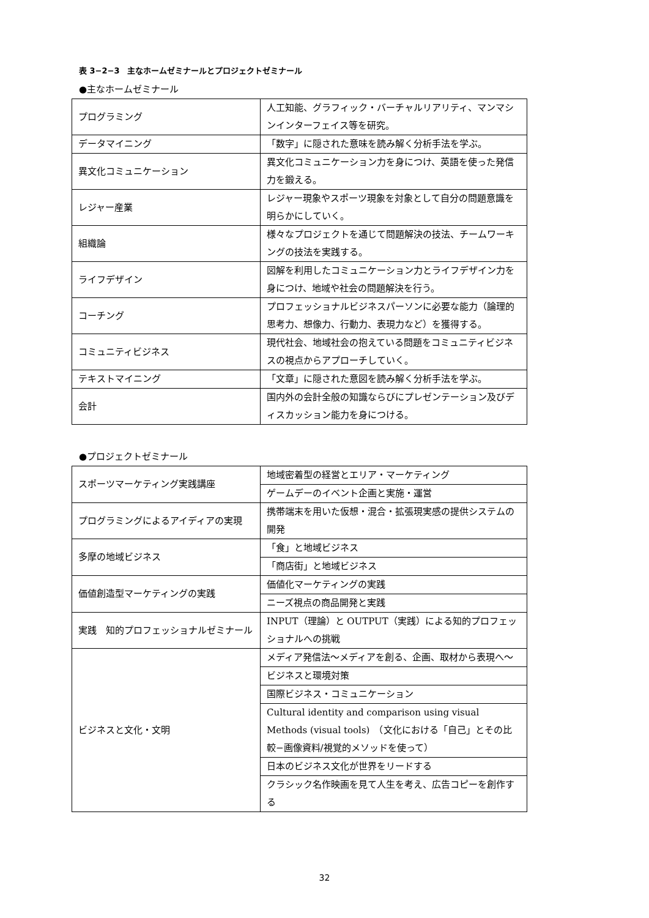表 3−2−3　主なホームゼミナールとプロジェクトゼミナール
●主なホームゼミナール
| プログラミング | 人工知能、グラフィック・バーチャルリアリティ、マンマシンインターフェイス等を研究。 |
| データマイニング | 「数字」に隠された意味を読み解く分析手法を学ぶ。 |
| 異文化コミュニケーション | 異文化コミュニケーション力を身につけ、英語を使った発信力を鍛える。 |
| レジャー産業 | レジャー現象やスポーツ現象を対象として自分の問題意識を明らかにしていく。 |
| 組織論 | 様々なプロジェクトを通じて問題解決の技法、チームワーキングの技法を実践する。 |
| ライフデザイン | 図解を利用したコミュニケーション力とライフデザイン力を身につけ、地域や社会の問題解決を行う。 |
| コーチング | プロフェッショナルビジネスパーソンに必要な能力（論理的思考力、想像力、行動力、表現力など）を獲得する。 |
| コミュニティビジネス | 現代社会、地域社会の抱えている問題をコミュニティビジネスの視点からアプローチしていく。 |
| テキストマイニング | 「文章」に隠された意図を読み解く分析手法を学ぶ。 |
| 会計 | 国内外の会計全般の知識ならびにプレゼンテーション及びディスカッション能力を身につける。 |
●プロジェクトゼミナール
| スポーツマーケティング実践講座 | 地域密着型の経営とエリア・マーケティング |
| | ゲームデーのイベント企画と実施・運営 |
| プログラミングによるアイディアの実現 | 携帯端末を用いた仮想・混合・拡張現実感の提供システムの開発 |
| 多摩の地域ビジネス | 「食」と地域ビジネス |
| | 「商店街」と地域ビジネス |
| 価値創造型マーケティングの実践 | 価値化マーケティングの実践 |
| | ニーズ視点の商品開発と実践 |
| 実践 知的プロフェッショナルゼミナール | INPUT（理論）と OUTPUT（実践）による知的プロフェッショナルへの挑戦 |
| ビジネスと文化・文明 | メディア発信法〜メディアを創る、企画、取材から表現へ〜 |
| | ビジネスと環境対策 |
| | 国際ビジネス・コミュニケーション |
| | Cultural identity and comparison using visual Methods (visual tools) （文化における「自己」とその比較−画像資料/視覚的メソッドを使って） |
| | 日本のビジネス文化が世界をリードする |
| | クラシック名作映画を見て人生を考え、広告コピーを創作する |
32